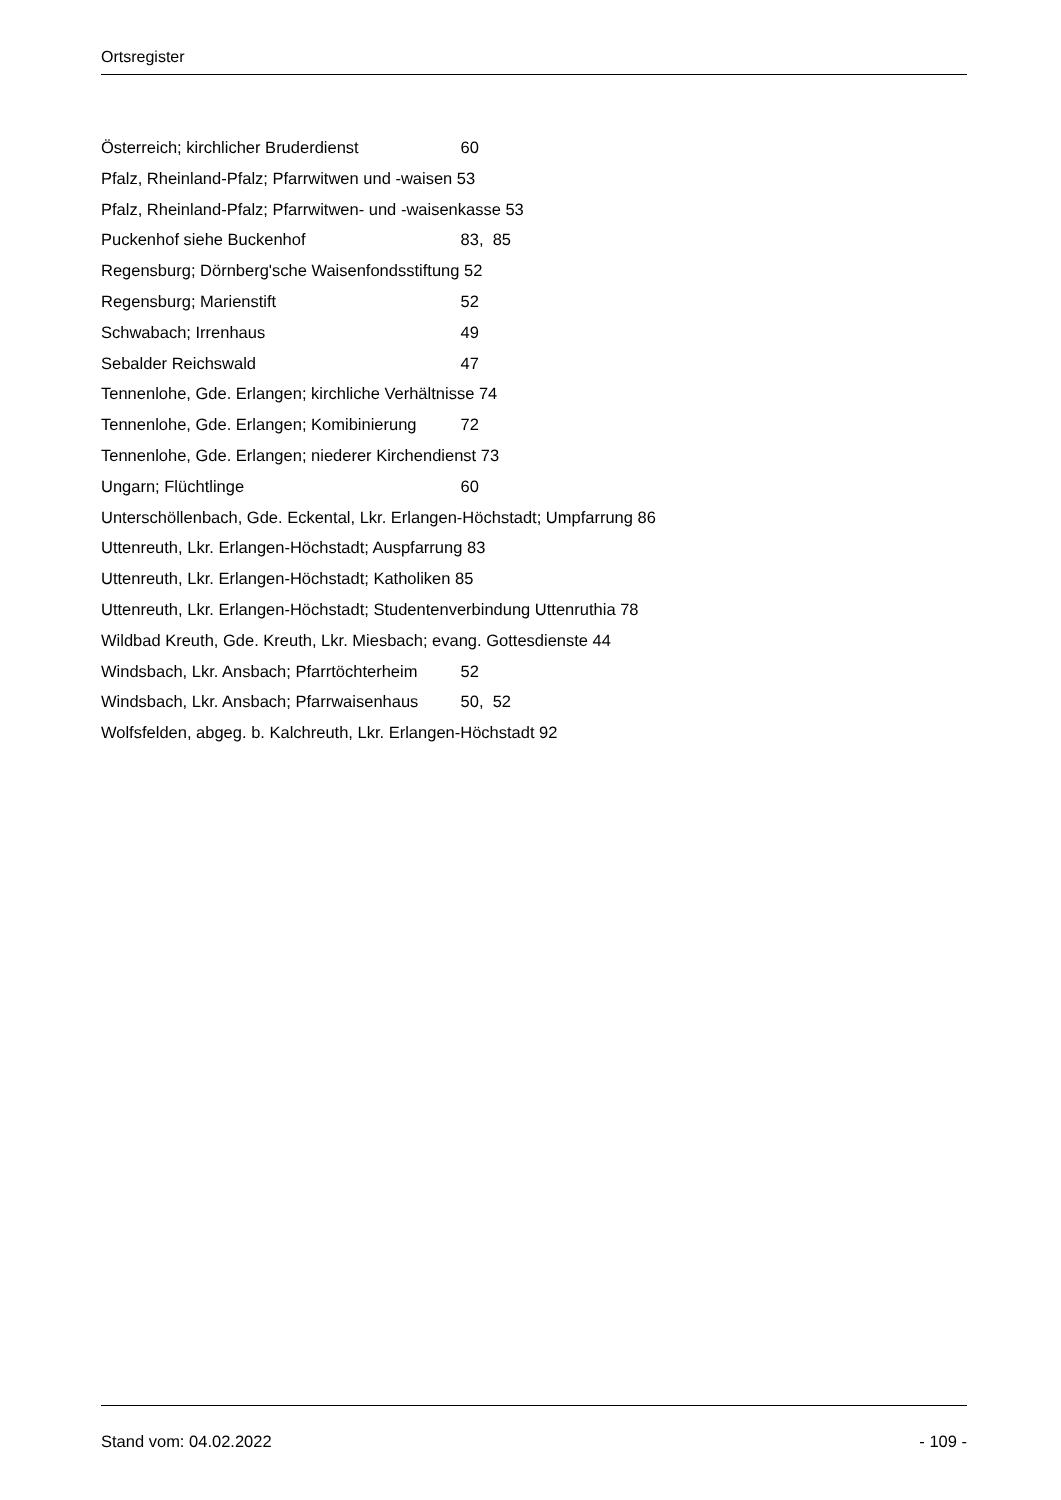Ortsregister
Österreich; kirchlicher Bruderdienst 60
Pfalz, Rheinland-Pfalz; Pfarrwitwen und -waisen 53
Pfalz, Rheinland-Pfalz; Pfarrwitwen- und -waisenkasse 53
Puckenhof siehe Buckenhof 83, 85
Regensburg; Dörnberg'sche Waisenfondsstiftung 52
Regensburg; Marienstift 52
Schwabach; Irrenhaus 49
Sebalder Reichswald 47
Tennenlohe, Gde. Erlangen; kirchliche Verhältnisse 74
Tennenlohe, Gde. Erlangen; Komibinierung 72
Tennenlohe, Gde. Erlangen; niederer Kirchendienst 73
Ungarn; Flüchtlinge 60
Unterschöllenbach, Gde. Eckental, Lkr. Erlangen-Höchstadt; Umpfarrung 86
Uttenreuth, Lkr. Erlangen-Höchstadt; Auspfarrung 83
Uttenreuth, Lkr. Erlangen-Höchstadt; Katholiken 85
Uttenreuth, Lkr. Erlangen-Höchstadt; Studentenverbindung Uttenruthia 78
Wildbad Kreuth, Gde. Kreuth, Lkr. Miesbach; evang. Gottesdienste 44
Windsbach, Lkr. Ansbach; Pfarrtöchterheim 52
Windsbach, Lkr. Ansbach; Pfarrwaisenhaus 50, 52
Wolfsfelden, abgeg. b. Kalchreuth, Lkr. Erlangen-Höchstadt 92
Stand vom: 04.02.2022 - 109 -